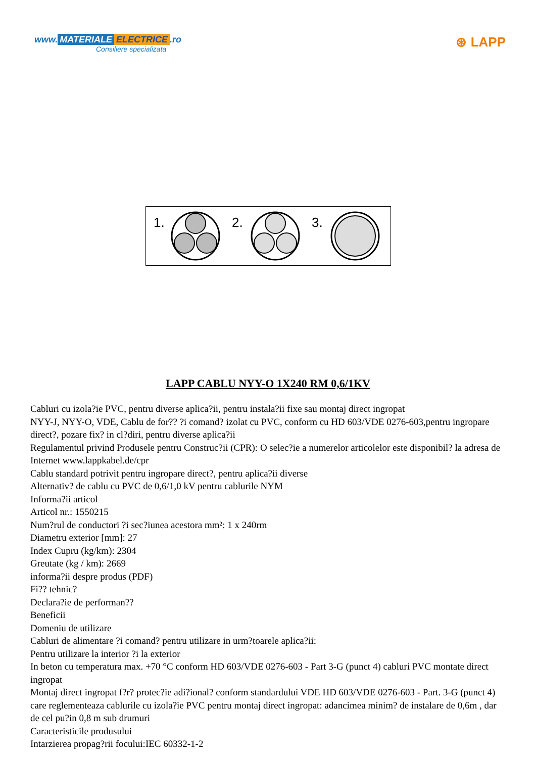www. MATERIALE ELECTRICE.ro
Consiliere specializata
⊛ LAPP
1.
2.
3.
LAPP CABLU NYY-O 1X240 RM 0,6/1KV
Cabluri cu izola?ie PVC, pentru diverse aplica?ii, pentru instala?ii fixe sau montaj direct ingropat
NYY-J, NYY-O, VDE, Cablu de for?? ?i comand? izolat cu PVC, conform cu HD 603/VDE 0276-603,pentru ingropare direct?, pozare fix? in cl?diri, pentru diverse aplica?ii
Regulamentul privind Produsele pentru Construc?ii (CPR): O selec?ie a numerelor articolelor este disponibil? la adresa de Internet www.lappkabel.de/cpr
Cablu standard potrivit pentru ingropare direct?, pentru aplica?ii diverse
Alternativ? de cablu cu PVC de 0,6/1,0 kV pentru cablurile NYM
Informa?ii articol
Articol nr.: 1550215
Num?rul de conductori ?i sec?iunea acestora mm²: 1 x 240rm
Diametru exterior [mm]: 27
Index Cupru (kg/km): 2304
Greutate (kg / km): 2669
informa?ii despre produs (PDF)
Fi?? tehnic?
Declara?ie de performan??
Beneficii
Domeniu de utilizare
Cabluri de alimentare ?i comand? pentru utilizare in urm?toarele aplica?ii:
Pentru utilizare la interior ?i la exterior
In beton cu temperatura max. +70 °C conform HD 603/VDE 0276-603 - Part 3-G (punct 4) cabluri PVC montate direct ingropat
Montaj direct ingropat f?r? protec?ie adi?ional? conform standardului VDE HD 603/VDE 0276-603 - Part. 3-G (punct 4) care reglementeaza cablurile cu izola?ie PVC pentru montaj direct ingropat: adancimea minim? de instalare de 0,6m , dar de cel pu?in 0,8 m sub drumuri
Caracteristicile produsului
Intarzierea propag?rii focului:IEC 60332-1-2